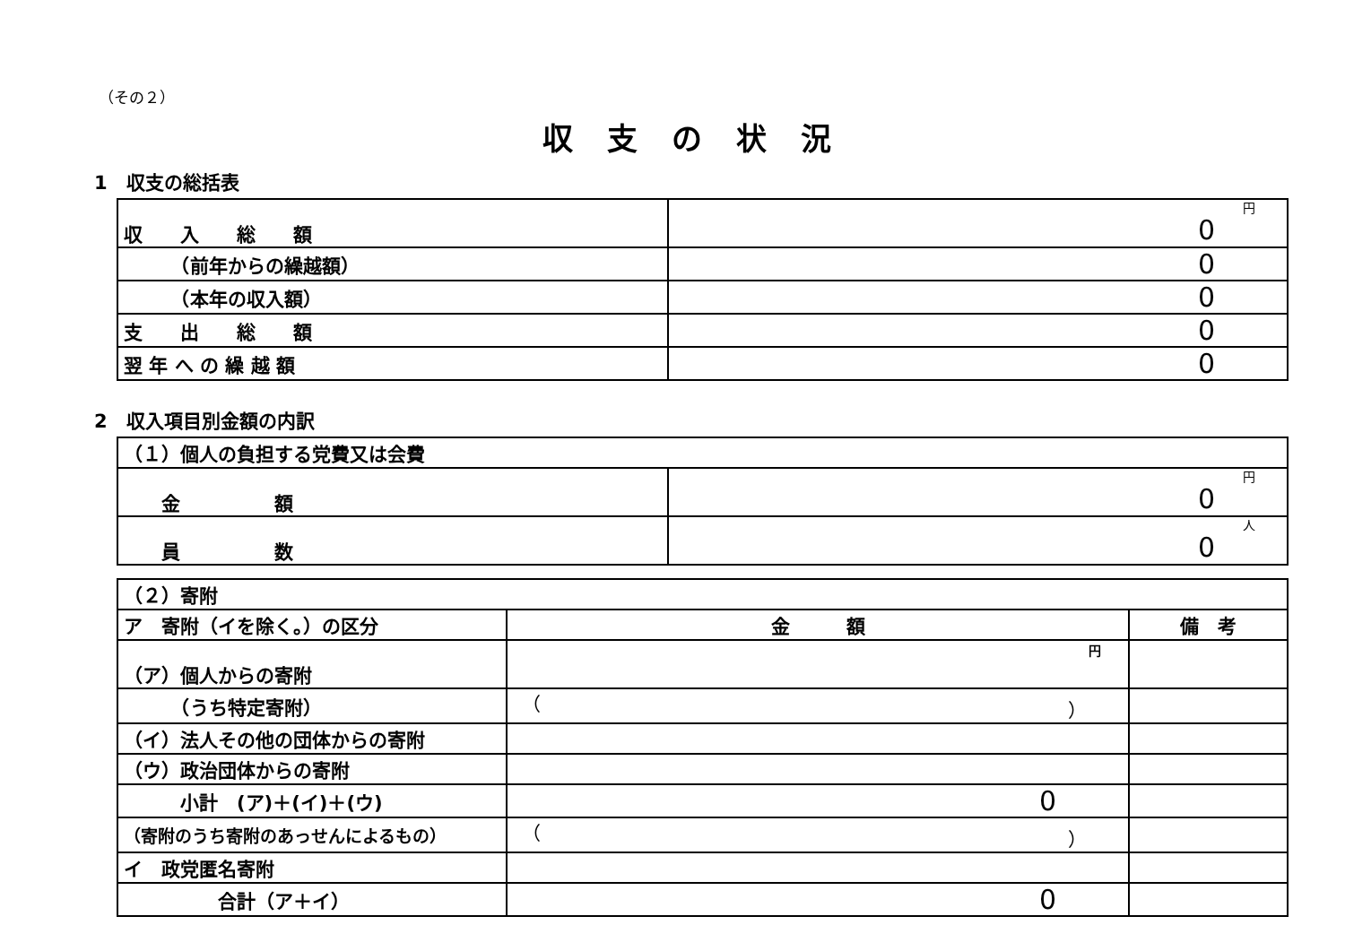（その２）
収支の状況
1　収支の総括表
| 収 入 総 額 | 円 0 |
| （前年からの繰越額） | 0 |
| （本年の収入額） | 0 |
| 支 出 総 額 | 0 |
| 翌 年 へ の 繰 越 額 | 0 |
2　収入項目別金額の内訳
| （１）個人の負担する党費又は会費 | |
| 金 額 | 円 0 |
| 員 数 | 人 0 |
| （２）寄附 | | |
| ア 寄附（イを除く。）の区分 | 金 額 | 備 考 |
| （ア）個人からの寄附 | 円 | |
| （うち特定寄附） | （ ） | |
| （イ）法人その他の団体からの寄附 | | |
| （ウ）政治団体からの寄附 | | |
| 小計 (ア)＋(イ)＋(ウ) | 0 | |
| （寄附のうち寄附のあっせんによるもの） | （ ） | |
| イ 政党匿名寄附 | | |
| 合計（ア＋イ） | 0 | |